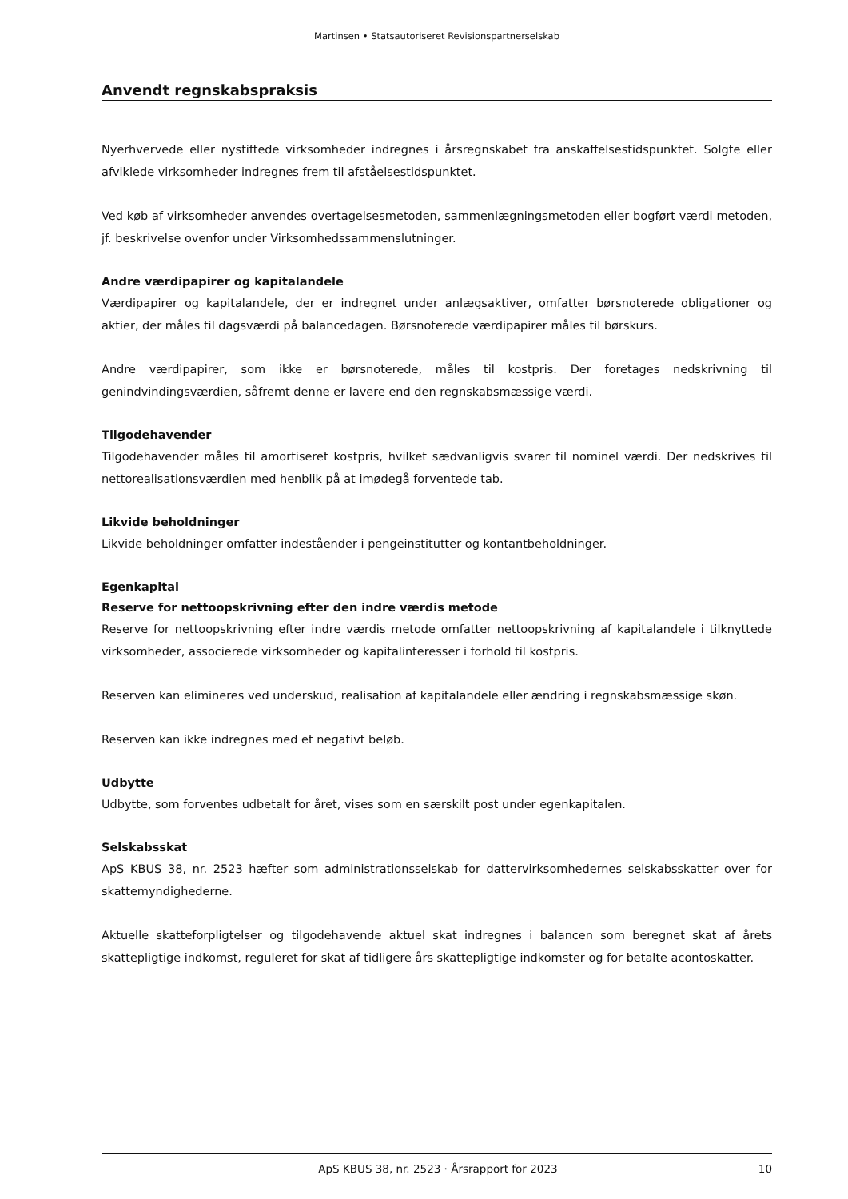Martinsen • Statsautoriseret Revisionspartnerselskab
Anvendt regnskabspraksis
Nyerhvervede eller nystiftede virksomheder indregnes i årsregnskabet fra anskaffelsestidspunktet. Solgte eller afviklede virksomheder indregnes frem til afståelsestidspunktet.
Ved køb af virksomheder anvendes overtagelsesmetoden, sammenlægningsmetoden eller bogført værdi metoden, jf. beskrivelse ovenfor under Virksomhedssammenslutninger.
Andre værdipapirer og kapitalandele
Værdipapirer og kapitalandele, der er indregnet under anlægsaktiver, omfatter børsnoterede obligationer og aktier, der måles til dagsværdi på balancedagen. Børsnoterede værdipapirer måles til børskurs.
Andre værdipapirer, som ikke er børsnoterede, måles til kostpris. Der foretages nedskrivning til genindvindingsværdien, såfremt denne er lavere end den regnskabsmæssige værdi.
Tilgodehavender
Tilgodehavender måles til amortiseret kostpris, hvilket sædvanligvis svarer til nominel værdi. Der nedskrives til nettorealisationsværdien med henblik på at imødegå forventede tab.
Likvide beholdninger
Likvide beholdninger omfatter indeståender i pengeinstitutter og kontantbeholdninger.
Egenkapital
Reserve for nettoopskrivning efter den indre værdis metode
Reserve for nettoopskrivning efter indre værdis metode omfatter nettoopskrivning af kapitalandele i tilknyttede virksomheder, associerede virksomheder og kapitalinteresser i forhold til kostpris.
Reserven kan elimineres ved underskud, realisation af kapitalandele eller ændring i regnskabsmæssige skøn.
Reserven kan ikke indregnes med et negativt beløb.
Udbytte
Udbytte, som forventes udbetalt for året, vises som en særskilt post under egenkapitalen.
Selskabsskat
ApS KBUS 38, nr. 2523 hæfter som administrationsselskab for dattervirksomhedernes selskabsskatter over for skattemyndighederne.
Aktuelle skatteforpligtelser og tilgodehavende aktuel skat indregnes i balancen som beregnet skat af årets skattepligtige indkomst, reguleret for skat af tidligere års skattepligtige indkomster og for betalte acontoskatter.
ApS KBUS 38, nr. 2523 · Årsrapport for 2023 10